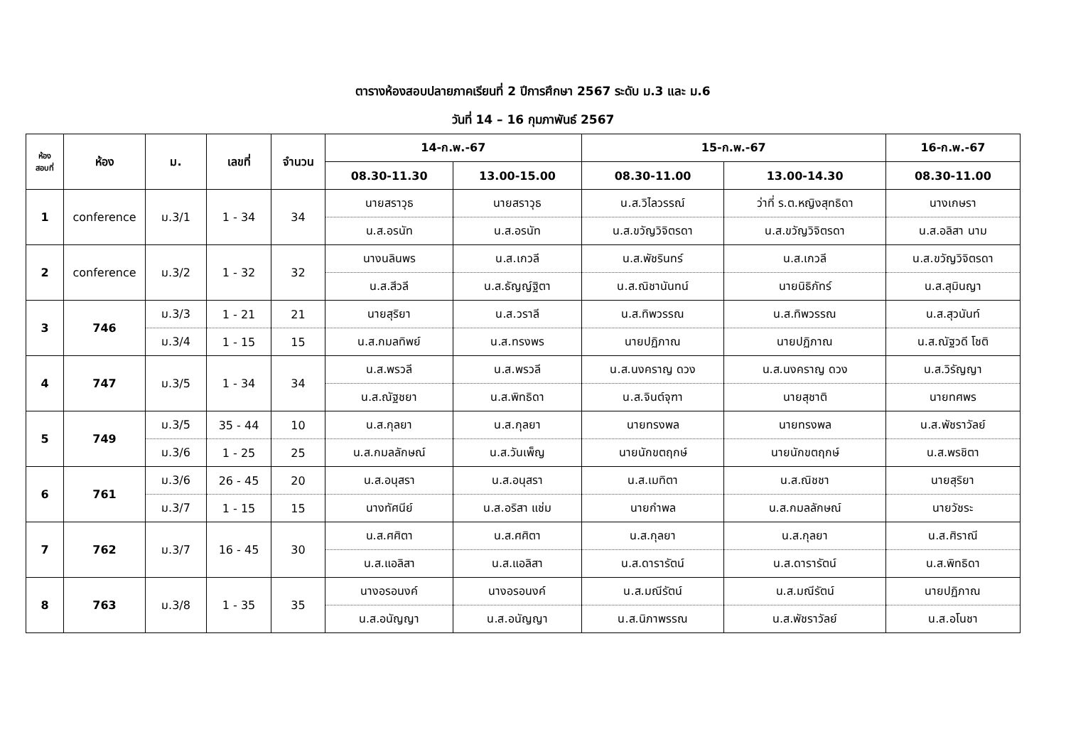ตารางห้องสอบปลายภาคเรียนที่ 2 ปีการศึกษา 2567 ระดับ ม.3 และ ม.6
วันที่ 14 – 16 กุมภาพันธ์ 2567
| ห้อง สอบที่ | ห้อง | ม. | เลขที่ | จำนวน | 14-ก.พ.-67 | | 15-ก.พ.-67 | | 16-ก.พ.-67 |
| --- | --- | --- | --- | --- | --- | --- | --- | --- | --- |
| | | | | | 08.30-11.30 | 13.00-15.00 | 08.30-11.00 | 13.00-14.30 | 08.30-11.00 |
| 1 | conference | ม.3/1 | 1 - 34 | 34 | นายสราวุธ | นายสราวุธ | น.ส.วิไลวรรณ์ | ว่าที่ ร.ต.หญิงสุทธิดา | นางเกษรา |
| | | | | | น.ส.อรนัท | น.ส.อรนัท | น.ส.ขวัญวิจิตรดา | น.ส.ขวัญวิจิตรดา | น.ส.อลิสา นาม |
| 2 | conference | ม.3/2 | 1 - 32 | 32 | นางนลินพร | น.ส.เกวลี | น.ส.พัชรินทร์ | น.ส.เกวลี | น.ส.ขวัญวิจิตรดา |
| | | | | | น.ส.สีวลี | น.ส.ธัญญ์ฐิตา | น.ส.ณิชานันทน์ | นายนิธิภัทร์ | น.ส.สุมินญา |
| 3 | 746 | ม.3/3 | 1 - 21 | 21 | นายสุริยา | น.ส.วราลี | น.ส.ทิพวรรณ | น.ส.ทิพวรรณ | น.ส.สุวนันท์ |
| | | ม.3/4 | 1 - 15 | 15 | น.ส.กมลทิพย์ | น.ส.ทรงพร | นายปฏิภาณ | นายปฏิภาณ | น.ส.ณัฐวดี โชติ |
| 4 | 747 | ม.3/5 | 1 - 34 | 34 | น.ส.พรวลี | น.ส.พรวลี | น.ส.นงคราญ ดวง | น.ส.นงคราญ ดวง | น.ส.วิรัญญา |
| | | | | | น.ส.ณัฐชยา | น.ส.พิทธิดา | น.ส.จินต์จุฑา | นายสุชาติ | นายทศพร |
| 5 | 749 | ม.3/5 | 35 - 44 | 10 | น.ส.กุลยา | น.ส.กุลยา | นายทรงพล | นายทรงพล | น.ส.พัชราวัลย์ |
| | | ม.3/6 | 1 - 25 | 25 | น.ส.กมลลักษณ์ | น.ส.วันเพ็ญ | นายนักขตฤกษ์ | นายนักขตฤกษ์ | น.ส.พรชิตา |
| 6 | 761 | ม.3/6 | 26 - 45 | 20 | น.ส.อนุสรา | น.ส.อนุสรา | น.ส.เมทิตา | น.ส.ณิชชา | นายสุริยา |
| | | ม.3/7 | 1 - 15 | 15 | นางทัศนีย์ | น.ส.อริสา แช่ม | นายกำพล | น.ส.กมลลักษณ์ | นายวัชระ |
| 7 | 762 | ม.3/7 | 16 - 45 | 30 | น.ส.ศศิตา | น.ส.ศศิตา | น.ส.กุลยา | น.ส.กุลยา | น.ส.ศิราณี |
| | | | | | น.ส.แอลิสา | น.ส.แอลิสา | น.ส.ดารารัตน์ | น.ส.ดารารัตน์ | น.ส.พิทธิดา |
| 8 | 763 | ม.3/8 | 1 - 35 | 35 | นางอรอนงค์ | นางอรอนงค์ | น.ส.มณีรัตน์ | น.ส.มณีรัตน์ | นายปฏิภาณ |
| | | | | | น.ส.อนัญญา | น.ส.อนัญญา | น.ส.นิภาพรรณ | น.ส.พัชราวัลย์ | น.ส.อโนชา |